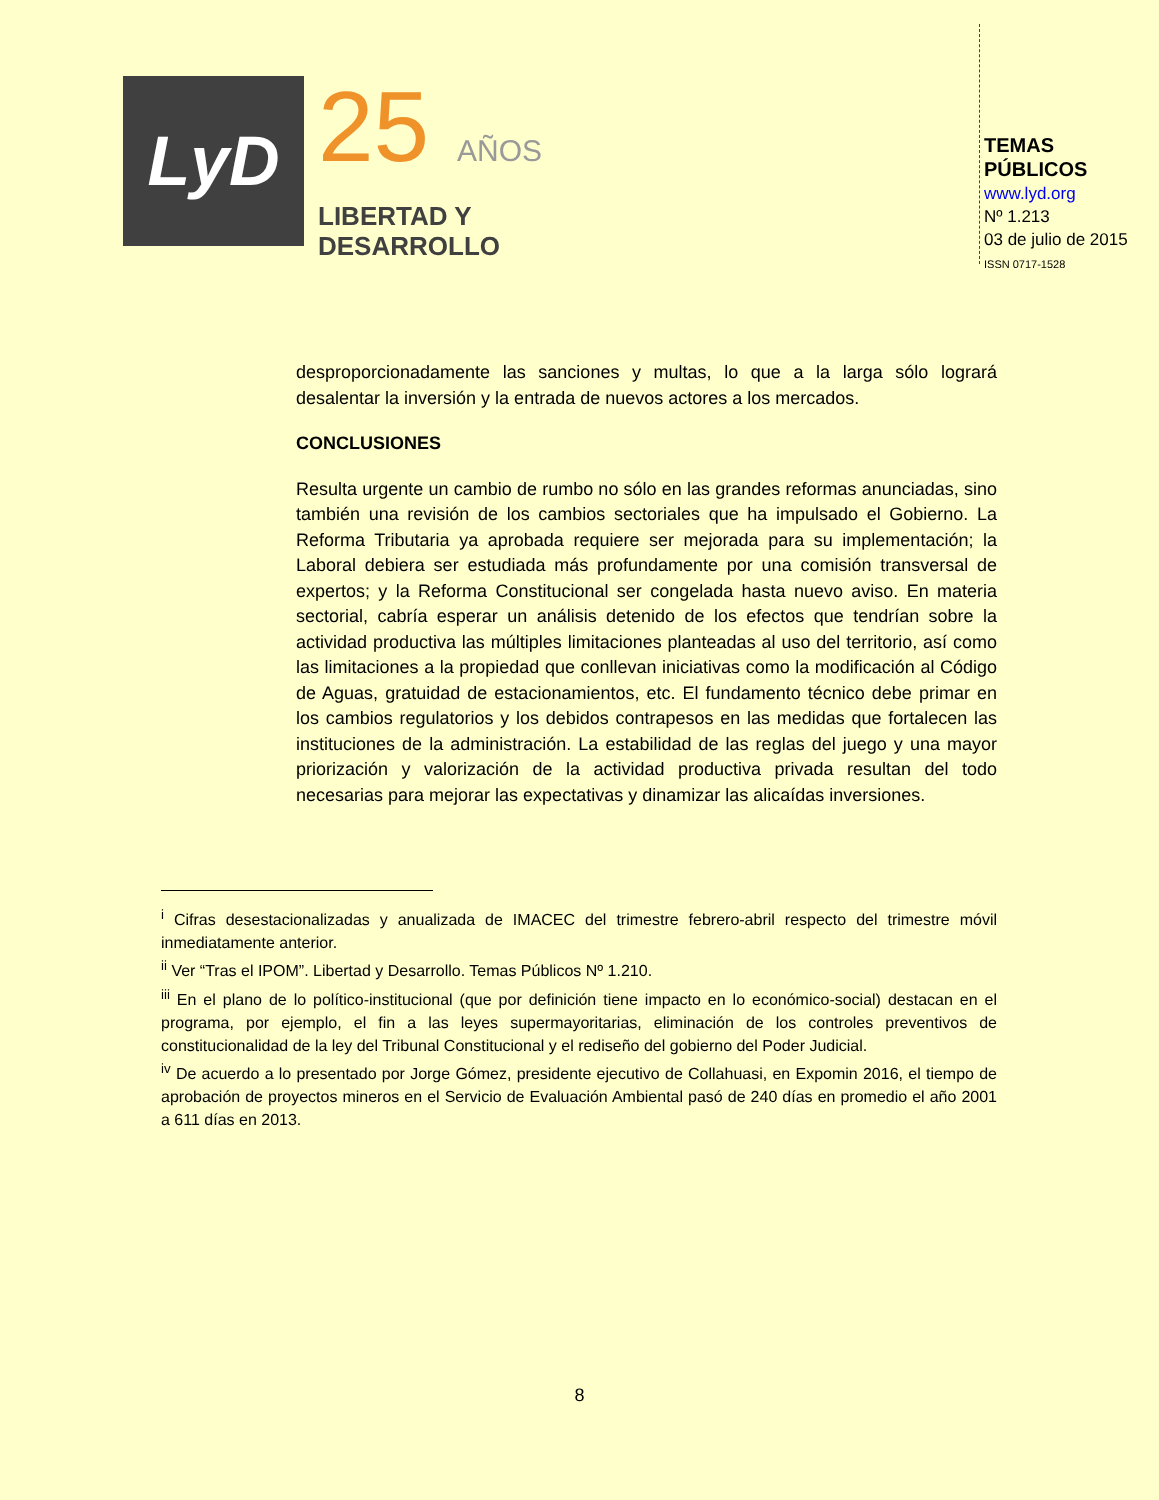LyD
25 AÑOS
LIBERTAD Y
DESARROLLO
TEMAS PÚBLICOS
www.lyd.org
Nº 1.213
03 de julio de 2015
ISSN 0717-1528
desproporcionadamente las sanciones y multas, lo que a la larga sólo logrará desalentar la inversión y la entrada de nuevos actores a los mercados.
CONCLUSIONES
Resulta urgente un cambio de rumbo no sólo en las grandes reformas anunciadas, sino también una revisión de los cambios sectoriales que ha impulsado el Gobierno. La Reforma Tributaria ya aprobada requiere ser mejorada para su implementación; la Laboral debiera ser estudiada más profundamente por una comisión transversal de expertos; y la Reforma Constitucional ser congelada hasta nuevo aviso. En materia sectorial, cabría esperar un análisis detenido de los efectos que tendrían sobre la actividad productiva las múltiples limitaciones planteadas al uso del territorio, así como las limitaciones a la propiedad que conllevan iniciativas como la modificación al Código de Aguas, gratuidad de estacionamientos, etc. El fundamento técnico debe primar en los cambios regulatorios y los debidos contrapesos en las medidas que fortalecen las instituciones de la administración. La estabilidad de las reglas del juego y una mayor priorización y valorización de la actividad productiva privada resultan del todo necesarias para mejorar las expectativas y dinamizar las alicaídas inversiones.
<sup>i</sup> Cifras desestacionalizadas y anualizada de IMACEC del trimestre febrero-abril respecto del trimestre móvil inmediatamente anterior.
<sup>ii</sup> Ver “Tras el IPOM”. Libertad y Desarrollo. Temas Públicos Nº 1.210.
<sup>iii</sup> En el plano de lo político-institucional (que por definición tiene impacto en lo económico-social) destacan en el programa, por ejemplo, el fin a las leyes supermayoritarias, eliminación de los controles preventivos de constitucionalidad de la ley del Tribunal Constitucional y el rediseño del gobierno del Poder Judicial.
<sup>iv</sup> De acuerdo a lo presentado por Jorge Gómez, presidente ejecutivo de Collahuasi, en Expomin 2016, el tiempo de aprobación de proyectos mineros en el Servicio de Evaluación Ambiental pasó de 240 días en promedio el año 2001 a 611 días en 2013.
8